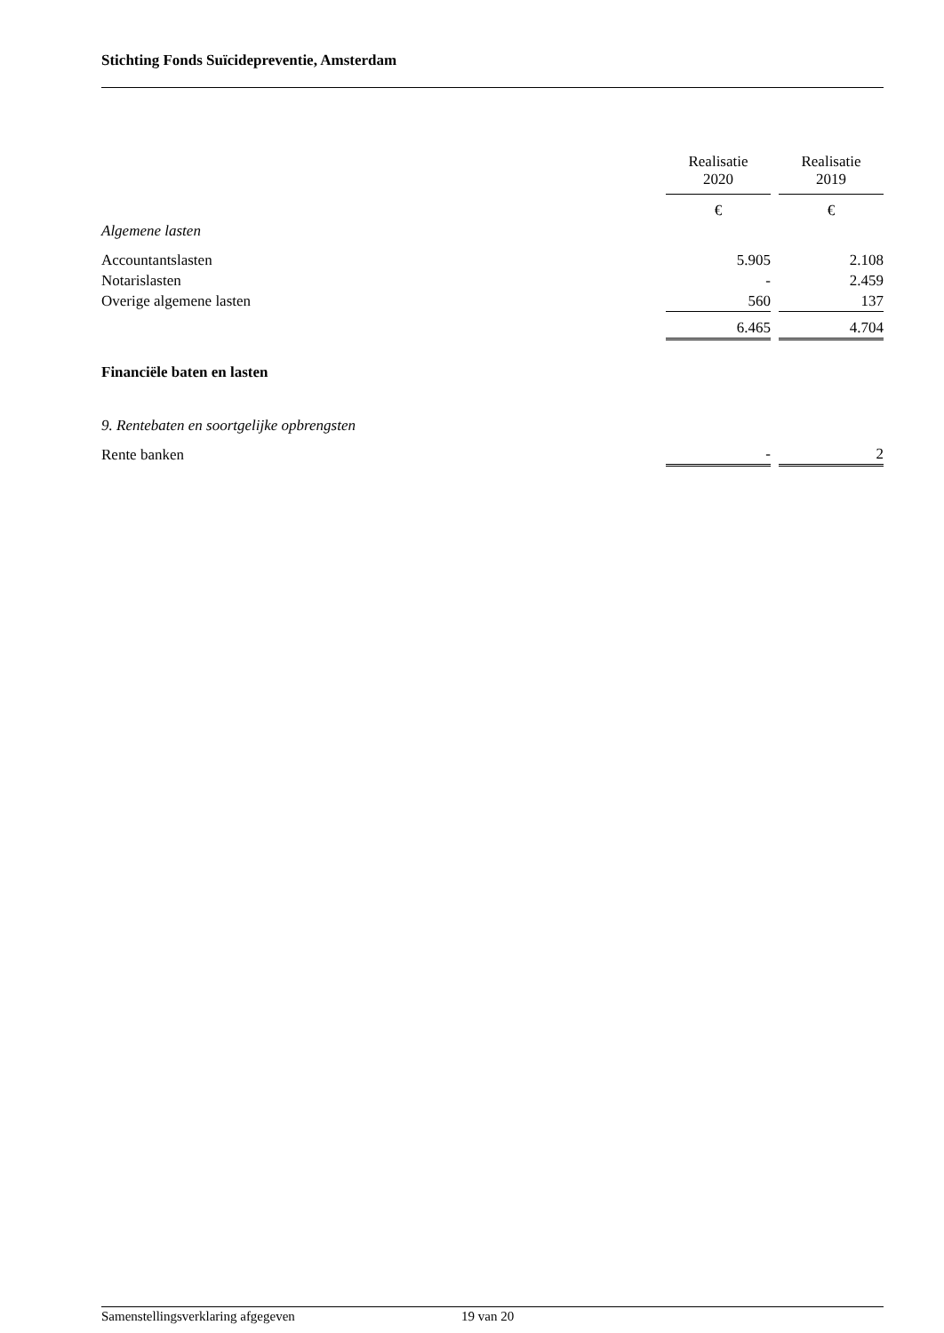Stichting Fonds Suïcidepreventie, Amsterdam
| | Realisatie 2020 | | Realisatie 2019 |
| | € | | € |
| Algemene lasten | | | |
| Accountantslasten | 5.905 | | 2.108 |
| Notarislasten | - | | 2.459 |
| Overige algemene lasten | 560 | | 137 |
| | 6.465 | | 4.704 |
| Financiële baten en lasten | | | |
| 9. Rentebaten en soortgelijke opbrengsten | | | |
| Rente banken | - | | 2 |
Samenstellingsverklaring afgegeven 19 van 20